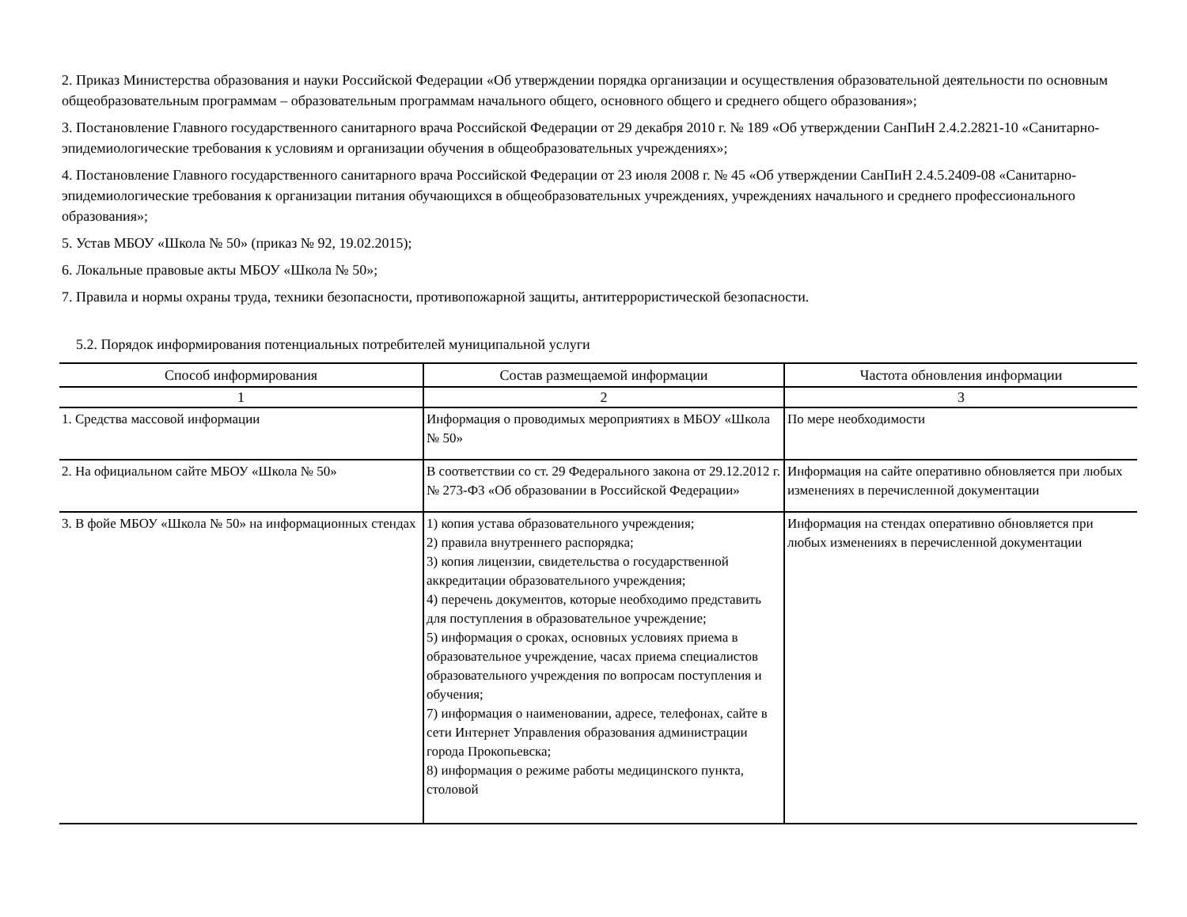2. Приказ Министерства образования и науки Российской Федерации «Об утверждении порядка организации и осуществления образовательной деятельности по основным общеобразовательным программам – образовательным программам начального общего, основного общего и среднего общего образования»;
3. Постановление Главного государственного санитарного врача Российской Федерации от 29 декабря 2010 г. № 189 «Об утверждении СанПиН 2.4.2.2821-10 «Санитарно-эпидемиологические требования к условиям и организации обучения в общеобразовательных учреждениях»;
4. Постановление Главного государственного санитарного врача Российской Федерации от 23 июля 2008 г. № 45 «Об утверждении СанПиН 2.4.5.2409-08 «Санитарно-эпидемиологические требования к организации питания обучающихся в общеобразовательных учреждениях, учреждениях начального и среднего профессионального образования»;
5. Устав МБОУ «Школа № 50» (приказ № 92, 19.02.2015);
6. Локальные правовые акты МБОУ «Школа № 50»;
7. Правила и нормы охраны труда, техники безопасности, противопожарной защиты, антитеррористической безопасности.
5.2. Порядок информирования потенциальных потребителей муниципальной услуги
| Способ информирования | Состав размещаемой информации | Частота обновления информации |
| --- | --- | --- |
| 1 | 2 | 3 |
| 1. Средства массовой информации | Информация о проводимых мероприятиях в МБОУ «Школа № 50» | По мере необходимости |
| 2. На официальном сайте МБОУ «Школа № 50» | В соответствии со ст. 29 Федерального закона от 29.12.2012 г. № 273-ФЗ «Об образовании в Российской Федерации» | Информация на сайте оперативно обновляется при любых изменениях в перечисленной документации |
| 3. В фойе МБОУ «Школа № 50» на информационных стендах | 1) копия устава образовательного учреждения; 2) правила внутреннего распорядка; 3) копия лицензии, свидетельства о государственной аккредитации образовательного учреждения; 4) перечень документов, которые необходимо представить для поступления в образовательное учреждение; 5) информация о сроках, основных условиях приема в образовательное учреждение, часах приема специалистов образовательного учреждения по вопросам поступления и обучения; 7) информация о наименовании, адресе, телефонах, сайте в сети Интернет Управления образования администрации города Прокопьевска; 8) информация о режиме работы медицинского пункта, столовой | Информация на стендах оперативно обновляется при любых изменениях в перечисленной документации |